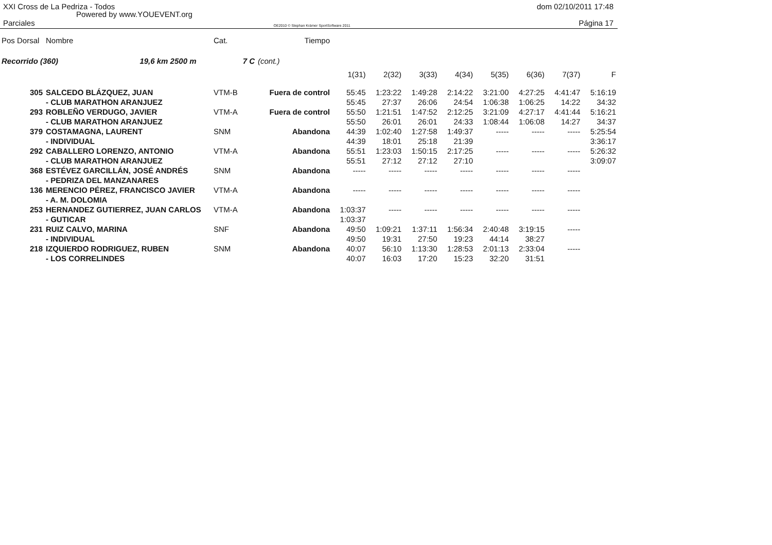XXI Cross de La Pedriza - Todos dom 02/10/2011 17:48
Powered by www.YOUEVENT.org
Parciales OE2010 © Stephan Krämer SportSoftware 2011 Página 17
| Pos Dorsal | Nombre | Cat. | Tiempo | | | | | | | | |
| --- | --- | --- | --- | --- | --- | --- | --- | --- | --- | --- | --- |
| Recorrido (360) 19,6 km 2500 m | | 7 C | (cont.) | | | | | | | | |
| | | | | 1(31) | 2(32) | 3(33) | 4(34) | 5(35) | 6(36) | 7(37) | F |
| 305 | SALCEDO BLÁZQUEZ, JUAN | VTM-B | Fuera de control | 55:45 | 1:23:22 | 1:49:28 | 2:14:22 | 3:21:00 | 4:27:25 | 4:41:47 | 5:16:19 |
| | - CLUB MARATHON ARANJUEZ | | | 55:45 | 27:37 | 26:06 | 24:54 | 1:06:38 | 1:06:25 | 14:22 | 34:32 |
| 293 | ROBLEÑO VERDUGO, JAVIER | VTM-A | Fuera de control | 55:50 | 1:21:51 | 1:47:52 | 2:12:25 | 3:21:09 | 4:27:17 | 4:41:44 | 5:16:21 |
| | - CLUB MARATHON ARANJUEZ | | | 55:50 | 26:01 | 26:01 | 24:33 | 1:08:44 | 1:06:08 | 14:27 | 34:37 |
| 379 | COSTAMAGNA, LAURENT | SNM | Abandona | 44:39 | 1:02:40 | 1:27:58 | 1:49:37 | ----- | ----- | ----- | 5:25:54 |
| | - INDIVIDUAL | | | 44:39 | 18:01 | 25:18 | 21:39 | | | | 3:36:17 |
| 292 | CABALLERO LORENZO, ANTONIO | VTM-A | Abandona | 55:51 | 1:23:03 | 1:50:15 | 2:17:25 | ----- | ----- | ----- | 5:26:32 |
| | - CLUB MARATHON ARANJUEZ | | | 55:51 | 27:12 | 27:12 | 27:10 | | | | 3:09:07 |
| 368 | ESTÉVEZ GARCILLÁN, JOSÉ ANDRÉS | SNM | Abandona | ----- | ----- | ----- | ----- | ----- | ----- | ----- | |
| | - PEDRIZA DEL MANZANARES | | | | | | | | | | |
| 136 | MERENCIO PÉREZ, FRANCISCO JAVIER | VTM-A | Abandona | ----- | ----- | ----- | ----- | ----- | ----- | ----- | |
| | - A. M. DOLOMIA | | | | | | | | | | |
| 253 | HERNANDEZ GUTIERREZ, JUAN CARLOS | VTM-A | Abandona | 1:03:37 | ----- | ----- | ----- | ----- | ----- | ----- | |
| | - GUTICAR | | | 1:03:37 | | | | | | | |
| 231 | RUIZ CALVO, MARINA | SNF | Abandona | 49:50 | 1:09:21 | 1:37:11 | 1:56:34 | 2:40:48 | 3:19:15 | ----- | |
| | - INDIVIDUAL | | | 49:50 | 19:31 | 27:50 | 19:23 | 44:14 | 38:27 | | |
| 218 | IZQUIERDO RODRIGUEZ, RUBEN | SNM | Abandona | 40:07 | 56:10 | 1:13:30 | 1:28:53 | 2:01:13 | 2:33:04 | ----- | |
| | - LOS CORRELINDES | | | 40:07 | 16:03 | 17:20 | 15:23 | 32:20 | 31:51 | | |